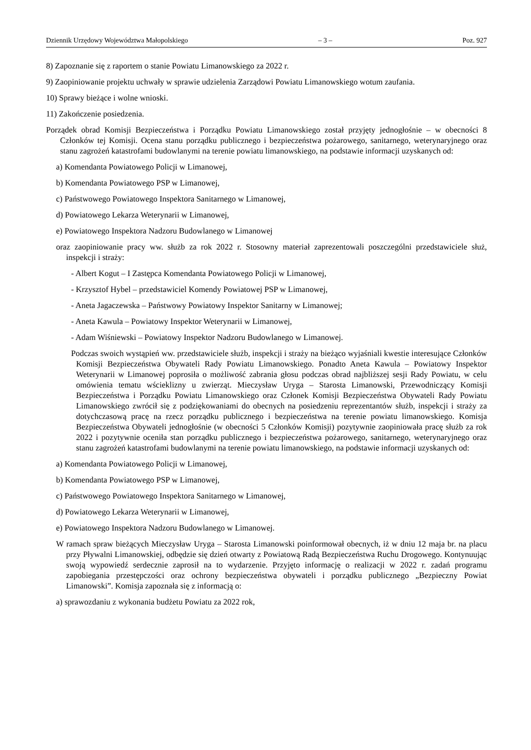Dziennik Urzędowy Województwa Małopolskiego – 3 – Poz. 927
8) Zapoznanie się z raportem o stanie Powiatu Limanowskiego za 2022 r.
9) Zaopiniowanie projektu uchwały w sprawie udzielenia Zarządowi Powiatu Limanowskiego wotum zaufania.
10) Sprawy bieżące i wolne wnioski.
11) Zakończenie posiedzenia.
Porządek obrad Komisji Bezpieczeństwa i Porządku Powiatu Limanowskiego został przyjęty jednogłośnie – w obecności 8 Członków tej Komisji. Ocena stanu porządku publicznego i bezpieczeństwa pożarowego, sanitarnego, weterynaryjnego oraz stanu zagrożeń katastrofami budowlanymi na terenie powiatu limanowskiego, na podstawie informacji uzyskanych od:
a) Komendanta Powiatowego Policji w Limanowej,
b) Komendanta Powiatowego PSP w Limanowej,
c) Państwowego Powiatowego Inspektora Sanitarnego w Limanowej,
d) Powiatowego Lekarza Weterynarii w Limanowej,
e) Powiatowego Inspektora Nadzoru Budowlanego w Limanowej
oraz zaopiniowanie pracy ww. służb za rok 2022 r. Stosowny materiał zaprezentowali poszczególni przedstawiciele służ, inspekcji i straży:
- Albert Kogut – I Zastępca Komendanta Powiatowego Policji w Limanowej,
- Krzysztof Hybel – przedstawiciel Komendy Powiatowej PSP w Limanowej,
- Aneta Jagaczewska – Państwowy Powiatowy Inspektor Sanitarny w Limanowej;
- Aneta Kawula – Powiatowy Inspektor Weterynarii w Limanowej,
- Adam Wiśniewski – Powiatowy Inspektor Nadzoru Budowlanego w Limanowej.
Podczas swoich wystąpień ww. przedstawiciele służb, inspekcji i straży na bieżąco wyjaśniali kwestie interesujące Członków Komisji Bezpieczeństwa Obywateli Rady Powiatu Limanowskiego. Ponadto Aneta Kawula – Powiatowy Inspektor Weterynarii w Limanowej poprosiła o możliwość zabrania głosu podczas obrad najbliższej sesji Rady Powiatu, w celu omówienia tematu wścieklizny u zwierząt. Mieczysław Uryga – Starosta Limanowski, Przewodniczący Komisji Bezpieczeństwa i Porządku Powiatu Limanowskiego oraz Członek Komisji Bezpieczeństwa Obywateli Rady Powiatu Limanowskiego zwrócił się z podziękowaniami do obecnych na posiedzeniu reprezentantów służb, inspekcji i straży za dotychczasową pracę na rzecz porządku publicznego i bezpieczeństwa na terenie powiatu limanowskiego. Komisja Bezpieczeństwa Obywateli jednogłośnie (w obecności 5 Członków Komisji) pozytywnie zaopiniowała pracę służb za rok 2022 i pozytywnie oceniła stan porządku publicznego i bezpieczeństwa pożarowego, sanitarnego, weterynaryjnego oraz stanu zagrożeń katastrofami budowlanymi na terenie powiatu limanowskiego, na podstawie informacji uzyskanych od:
a) Komendanta Powiatowego Policji w Limanowej,
b) Komendanta Powiatowego PSP w Limanowej,
c) Państwowego Powiatowego Inspektora Sanitarnego w Limanowej,
d) Powiatowego Lekarza Weterynarii w Limanowej,
e) Powiatowego Inspektora Nadzoru Budowlanego w Limanowej.
W ramach spraw bieżących Mieczysław Uryga – Starosta Limanowski poinformował obecnych, iż w dniu 12 maja br. na placu przy Pływalni Limanowskiej, odbędzie się dzień otwarty z Powiatową Radą Bezpieczeństwa Ruchu Drogowego. Kontynuując swoją wypowiedź serdecznie zaprosił na to wydarzenie. Przyjęto informację o realizacji w 2022 r. zadań programu zapobiegania przestępczości oraz ochrony bezpieczeństwa obywateli i porządku publicznego „Bezpieczny Powiat Limanowski”. Komisja zapoznała się z informacją o:
a) sprawozdaniu z wykonania budżetu Powiatu za 2022 rok,